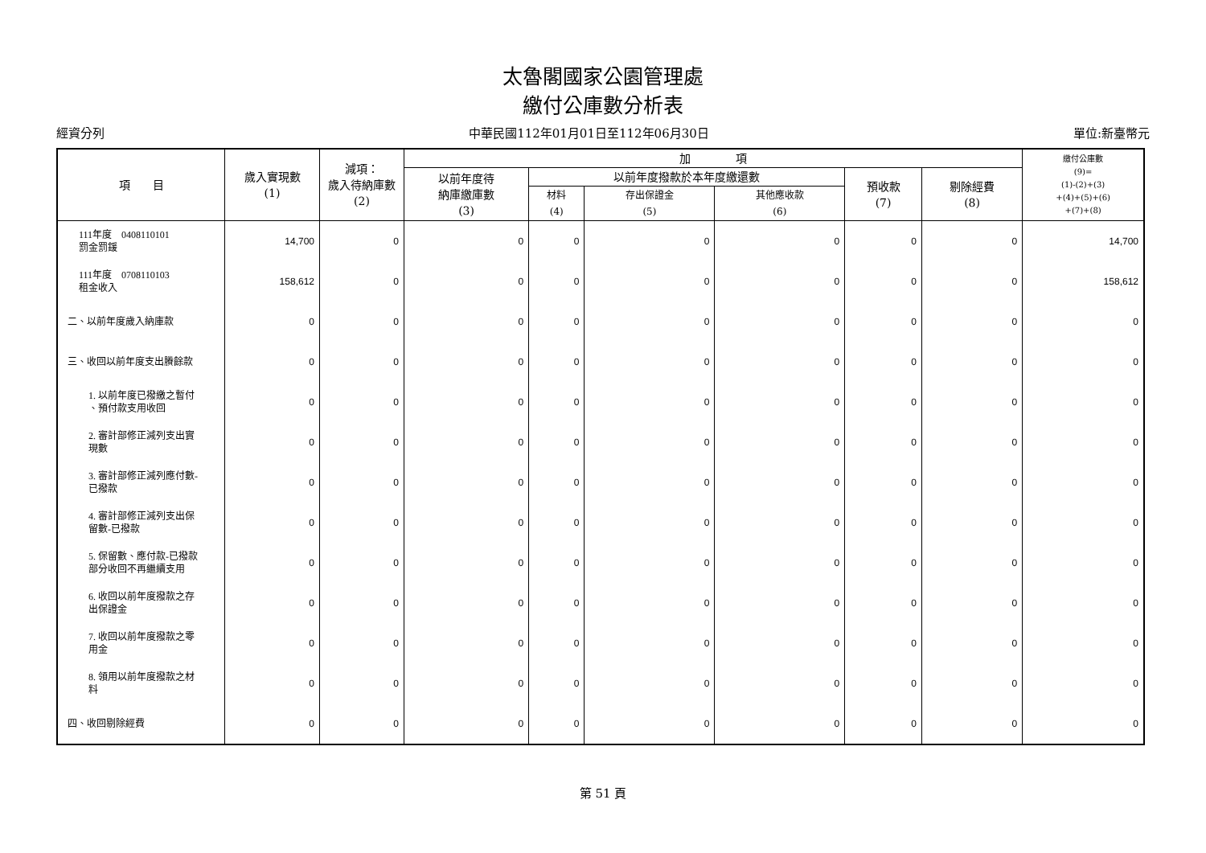太魯閣國家公園管理處
繳付公庫數分析表
經資分列 中華民國112年01月01日至112年06月30日 單位:新臺幣元
| 項 目 | 歲入實現數 (1) | 減項： 歲入待納庫數 (2) | 加 項 | | | | | | 繳付公庫數 (9)= (1)-(2)+(3) +(4)+(5)+(6) +(7)+(8) |
| --- | --- | --- | --- | --- | --- | --- | --- | --- | --- |
| | | | 以前年度待 納庫繳庫數 (3) | 以前年度撥款於本年度繳還數 | | | 預收款 (7) | 剔除經費 (8) | |
| | | | | 材料 (4) | 存出保證金 (5) | 其他應收款 (6) | | | |
| 111年度 0408110101 罰金罰鍰 | 14,700 | 0 | 0 | 0 | 0 | 0 | 0 | 0 | 14,700 |
| 111年度 0708110103 租金收入 | 158,612 | 0 | 0 | 0 | 0 | 0 | 0 | 0 | 158,612 |
| 二、以前年度歲入納庫款 | 0 | 0 | 0 | 0 | 0 | 0 | 0 | 0 | 0 |
| 三、收回以前年度支出賸餘款 | 0 | 0 | 0 | 0 | 0 | 0 | 0 | 0 | 0 |
| 1. 以前年度已撥繳之暫付 、預付款支用收回 | 0 | 0 | 0 | 0 | 0 | 0 | 0 | 0 | 0 |
| 2. 審計部修正減列支出實 現數 | 0 | 0 | 0 | 0 | 0 | 0 | 0 | 0 | 0 |
| 3. 審計部修正減列應付數- 已撥款 | 0 | 0 | 0 | 0 | 0 | 0 | 0 | 0 | 0 |
| 4. 審計部修正減列支出保 留數-已撥款 | 0 | 0 | 0 | 0 | 0 | 0 | 0 | 0 | 0 |
| 5. 保留數、應付款-已撥款 部分收回不再繼續支用 | 0 | 0 | 0 | 0 | 0 | 0 | 0 | 0 | 0 |
| 6. 收回以前年度撥款之存 出保證金 | 0 | 0 | 0 | 0 | 0 | 0 | 0 | 0 | 0 |
| 7. 收回以前年度撥款之零 用金 | 0 | 0 | 0 | 0 | 0 | 0 | 0 | 0 | 0 |
| 8. 領用以前年度撥款之材 料 | 0 | 0 | 0 | 0 | 0 | 0 | 0 | 0 | 0 |
| 四、收回剔除經費 | 0 | 0 | 0 | 0 | 0 | 0 | 0 | 0 | 0 |
第 51 頁